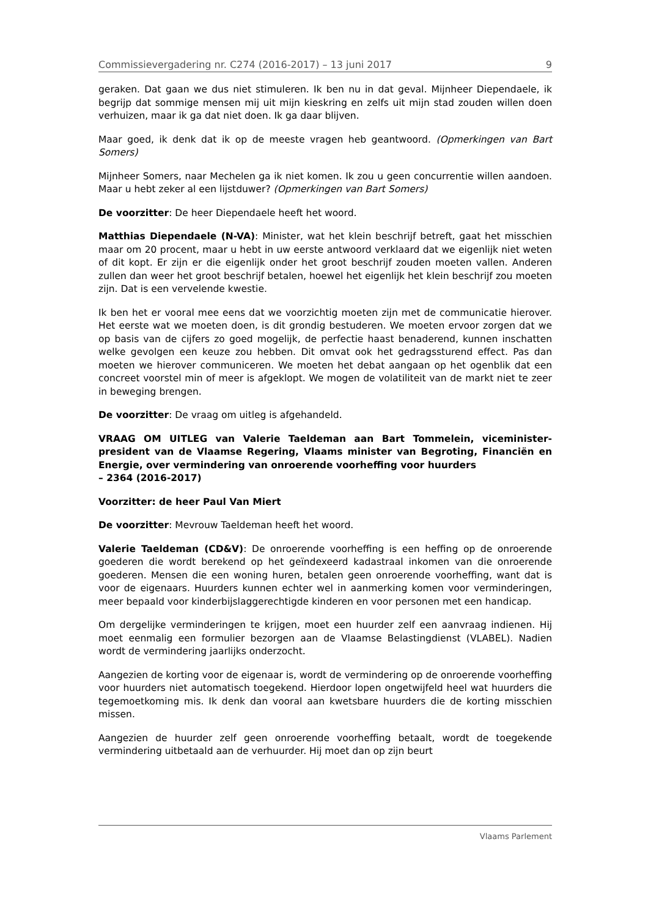Commissievergadering nr. C274 (2016-2017) – 13 juni 2017 9
geraken. Dat gaan we dus niet stimuleren. Ik ben nu in dat geval. Mijnheer Diependaele, ik begrijp dat sommige mensen mij uit mijn kieskring en zelfs uit mijn stad zouden willen doen verhuizen, maar ik ga dat niet doen. Ik ga daar blijven.
Maar goed, ik denk dat ik op de meeste vragen heb geantwoord. (Opmerkingen van Bart Somers)
Mijnheer Somers, naar Mechelen ga ik niet komen. Ik zou u geen concurrentie willen aandoen. Maar u hebt zeker al een lijstduwer? (Opmerkingen van Bart Somers)
De voorzitter: De heer Diependaele heeft het woord.
Matthias Diependaele (N-VA): Minister, wat het klein beschrijf betreft, gaat het misschien maar om 20 procent, maar u hebt in uw eerste antwoord verklaard dat we eigenlijk niet weten of dit kopt. Er zijn er die eigenlijk onder het groot beschrijf zouden moeten vallen. Anderen zullen dan weer het groot beschrijf betalen, hoewel het eigenlijk het klein beschrijf zou moeten zijn. Dat is een vervelende kwestie.
Ik ben het er vooral mee eens dat we voorzichtig moeten zijn met de communicatie hierover. Het eerste wat we moeten doen, is dit grondig bestuderen. We moeten ervoor zorgen dat we op basis van de cijfers zo goed mogelijk, de perfectie haast benaderend, kunnen inschatten welke gevolgen een keuze zou hebben. Dit omvat ook het gedragssturend effect. Pas dan moeten we hierover communiceren. We moeten het debat aangaan op het ogenblik dat een concreet voorstel min of meer is afgeklopt. We mogen de volatiliteit van de markt niet te zeer in beweging brengen.
De voorzitter: De vraag om uitleg is afgehandeld.
VRAAG OM UITLEG van Valerie Taeldeman aan Bart Tommelein, viceminister-president van de Vlaamse Regering, Vlaams minister van Begroting, Financiën en Energie, over vermindering van onroerende voorheffing voor huurders
– 2364 (2016-2017)
Voorzitter: de heer Paul Van Miert
De voorzitter: Mevrouw Taeldeman heeft het woord.
Valerie Taeldeman (CD&V): De onroerende voorheffing is een heffing op de onroerende goederen die wordt berekend op het geïndexeerd kadastraal inkomen van die onroerende goederen. Mensen die een woning huren, betalen geen onroerende voorheffing, want dat is voor de eigenaars. Huurders kunnen echter wel in aanmerking komen voor verminderingen, meer bepaald voor kinderbijslaggerechtigde kinderen en voor personen met een handicap.
Om dergelijke verminderingen te krijgen, moet een huurder zelf een aanvraag indienen. Hij moet eenmalig een formulier bezorgen aan de Vlaamse Belastingdienst (VLABEL). Nadien wordt de vermindering jaarlijks onderzocht.
Aangezien de korting voor de eigenaar is, wordt de vermindering op de onroerende voorheffing voor huurders niet automatisch toegekend. Hierdoor lopen ongetwijfeld heel wat huurders die tegemoetkoming mis. Ik denk dan vooral aan kwetsbare huurders die de korting misschien missen.
Aangezien de huurder zelf geen onroerende voorheffing betaalt, wordt de toegekende vermindering uitbetaald aan de verhuurder. Hij moet dan op zijn beurt
Vlaams Parlement